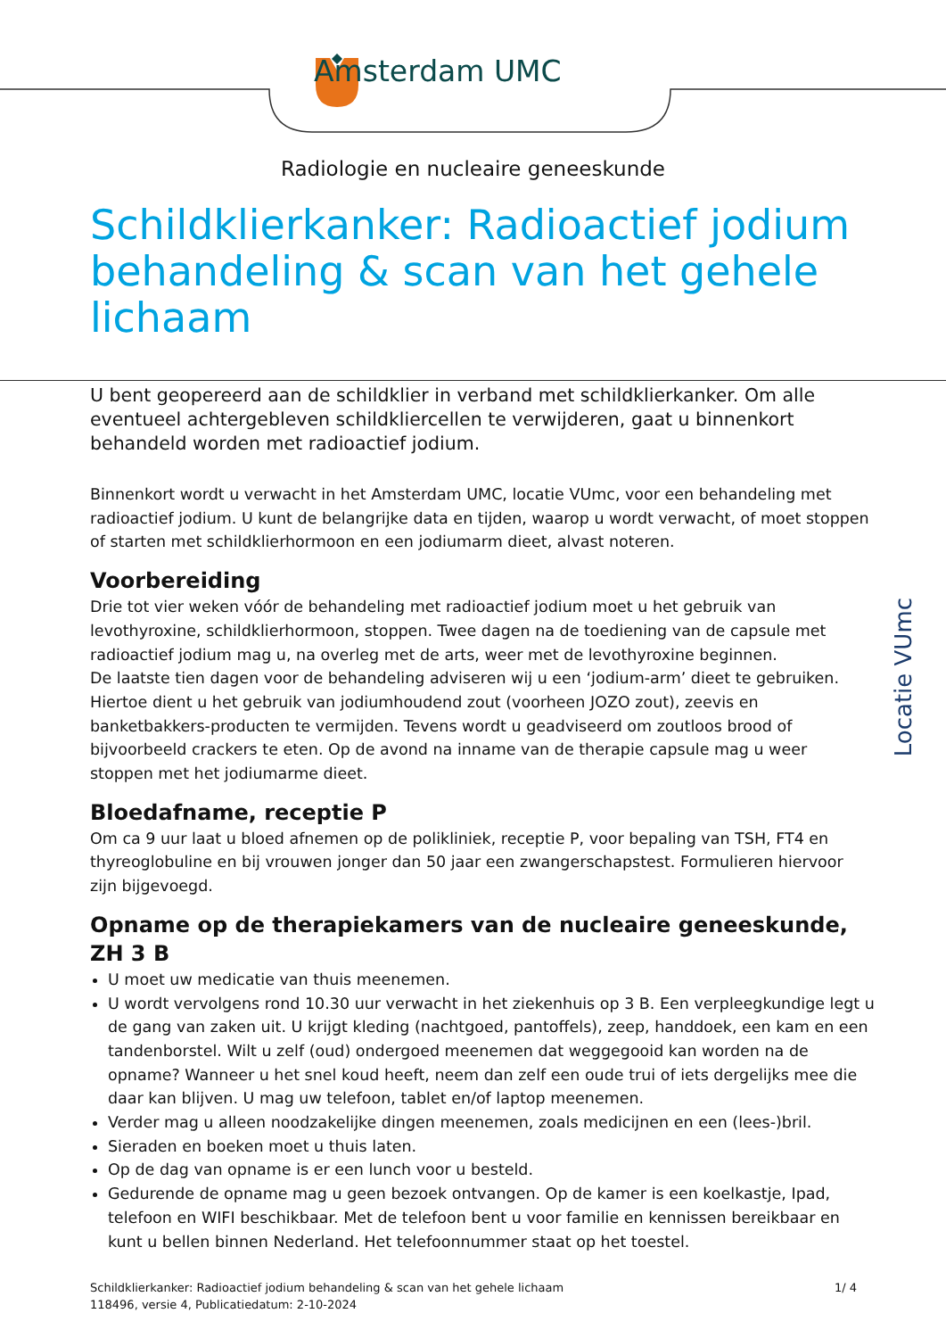Amsterdam UMC
Radiologie en nucleaire geneeskunde
Schildklierkanker: Radioactief jodium behandeling & scan van het gehele lichaam
U bent geopereerd aan de schildklier in verband met schildklierkanker. Om alle eventueel achtergebleven schildkliercellen te verwijderen, gaat u binnenkort behandeld worden met radioactief jodium.
Binnenkort wordt u verwacht in het Amsterdam UMC, locatie VUmc, voor een behandeling met radioactief jodium. U kunt de belangrijke data en tijden, waarop u wordt verwacht, of moet stoppen of starten met schildklierhormoon en een jodiumarm dieet, alvast noteren.
Voorbereiding
Drie tot vier weken vóór de behandeling met radioactief jodium moet u het gebruik van levothyroxine, schildklierhormoon, stoppen. Twee dagen na de toediening van de capsule met radioactief jodium mag u, na overleg met de arts, weer met de levothyroxine beginnen.
De laatste tien dagen voor de behandeling adviseren wij u een ‘jodium-arm’ dieet te gebruiken. Hiertoe dient u het gebruik van jodiumhoudend zout (voorheen JOZO zout), zeevis en banketbakkers-producten te vermijden. Tevens wordt u geadviseerd om zoutloos brood of bijvoorbeeld crackers te eten. Op de avond na inname van de therapie capsule mag u weer stoppen met het jodiumarme dieet.
Bloedafname, receptie P
Om ca 9 uur laat u bloed afnemen op de polikliniek, receptie P, voor bepaling van TSH, FT4 en thyreoglobuline en bij vrouwen jonger dan 50 jaar een zwangerschapstest. Formulieren hiervoor zijn bijgevoegd.
Opname op de therapiekamers van de nucleaire geneeskunde, ZH 3 B
U moet uw medicatie van thuis meenemen.
U wordt vervolgens rond 10.30 uur verwacht in het ziekenhuis op 3 B. Een verpleegkundige legt u de gang van zaken uit. U krijgt kleding (nachtgoed, pantoffels), zeep, handdoek, een kam en een tandenborstel. Wilt u zelf (oud) ondergoed meenemen dat weggegooid kan worden na de opname? Wanneer u het snel koud heeft, neem dan zelf een oude trui of iets dergelijks mee die daar kan blijven. U mag uw telefoon, tablet en/of laptop meenemen.
Verder mag u alleen noodzakelijke dingen meenemen, zoals medicijnen en een (lees-)bril.
Sieraden en boeken moet u thuis laten.
Op de dag van opname is er een lunch voor u besteld.
Gedurende de opname mag u geen bezoek ontvangen. Op de kamer is een koelkastje, Ipad, telefoon en WIFI beschikbaar. Met de telefoon bent u voor familie en kennissen bereikbaar en kunt u bellen binnen Nederland. Het telefoonnummer staat op het toestel.
Locatie VUmc
1/ 4 Schildklierkanker: Radioactief jodium behandeling & scan van het gehele lichaam
118496, versie 4, Publicatiedatum: 2-10-2024